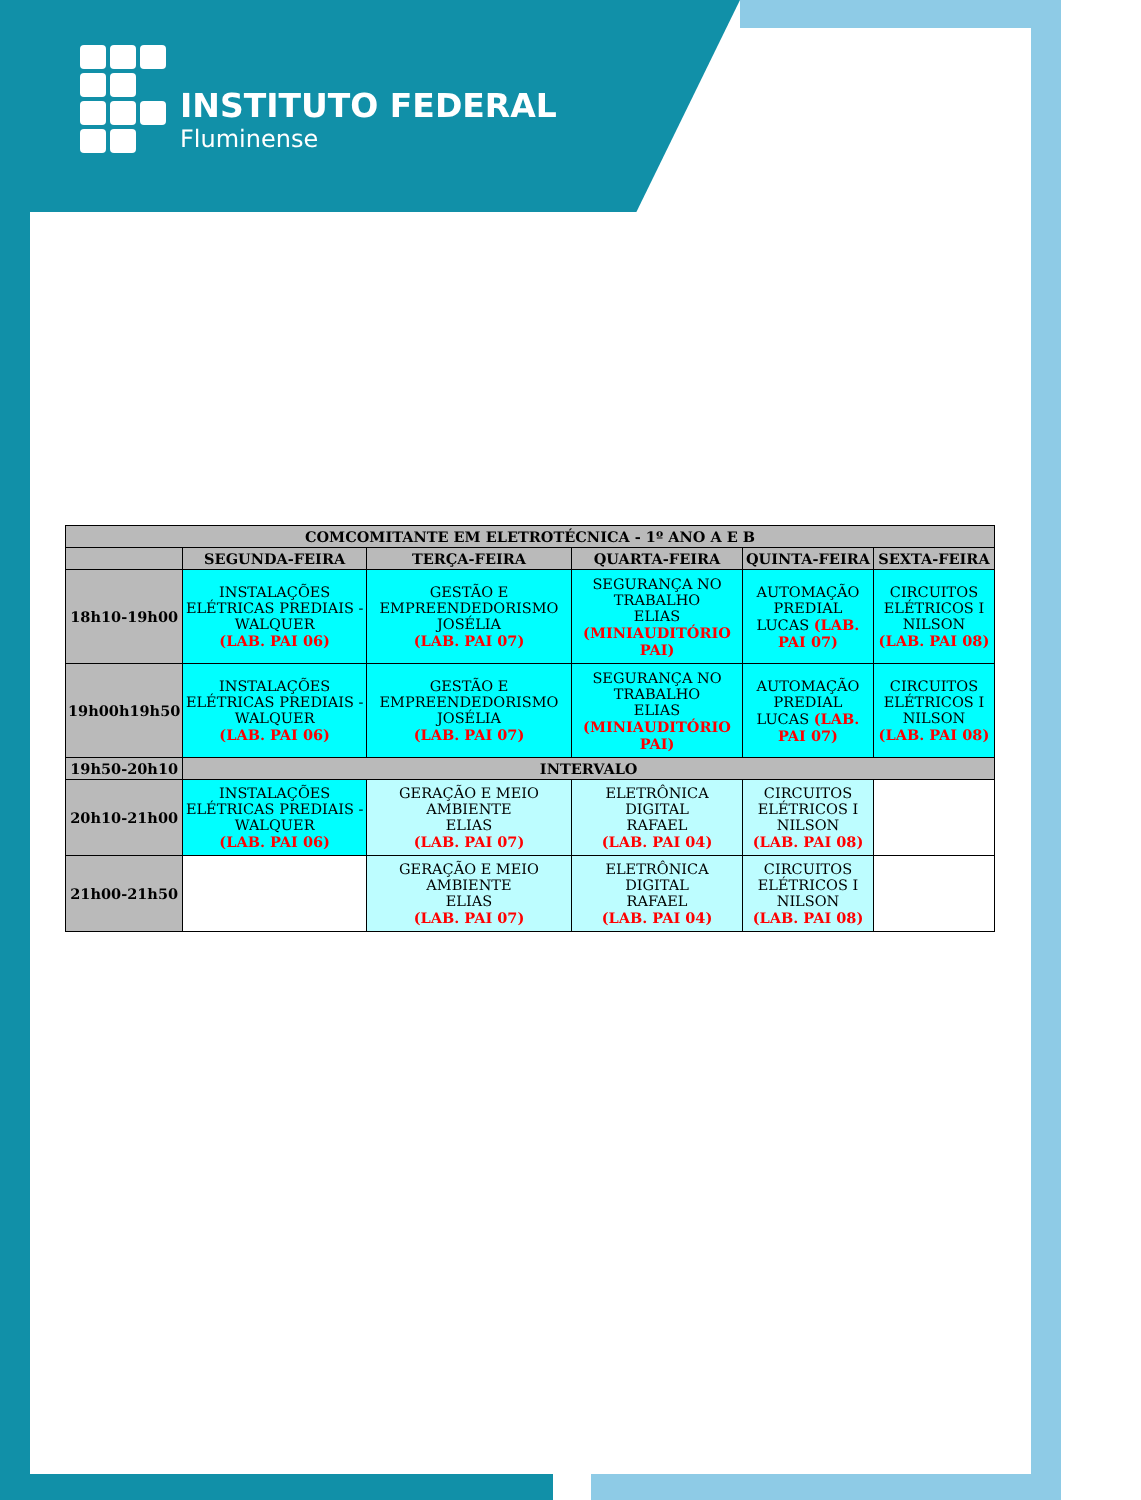INSTITUTO FEDERAL
Fluminense
| COMCOMITANTE EM ELETROTÉCNICA - 1º ANO A E B | | | | | |
| --- | --- | --- | --- | --- | --- |
| | SEGUNDA-FEIRA | TERÇA-FEIRA | QUARTA-FEIRA | QUINTA-FEIRA | SEXTA-FEIRA |
| 18h10-19h00 | INSTALAÇÕES ELÉTRICAS PREDIAIS - WALQUER (LAB. PAI 06) | GESTÃO E EMPREENDEDORISMO JOSÉLIA (LAB. PAI 07) | SEGURANÇA NO TRABALHO ELIAS (MINIAUDITÓRIO PAI) | AUTOMAÇÃO PREDIAL LUCAS (LAB. PAI 07) | CIRCUITOS ELÉTRICOS I NILSON (LAB. PAI 08) |
| 19h00h19h50 | INSTALAÇÕES ELÉTRICAS PREDIAIS - WALQUER (LAB. PAI 06) | GESTÃO E EMPREENDEDORISMO JOSÉLIA (LAB. PAI 07) | SEGURANÇA NO TRABALHO ELIAS (MINIAUDITÓRIO PAI) | AUTOMAÇÃO PREDIAL LUCAS (LAB. PAI 07) | CIRCUITOS ELÉTRICOS I NILSON (LAB. PAI 08) |
| 19h50-20h10 | INTERVALO | | | | |
| 20h10-21h00 | INSTALAÇÕES ELÉTRICAS PREDIAIS - WALQUER (LAB. PAI 06) | GERAÇÃO E MEIO AMBIENTE ELIAS (LAB. PAI 07) | ELETRÔNICA DIGITAL RAFAEL (LAB. PAI 04) | CIRCUITOS ELÉTRICOS I NILSON (LAB. PAI 08) | |
| 21h00-21h50 | | GERAÇÃO E MEIO AMBIENTE ELIAS (LAB. PAI 07) | ELETRÔNICA DIGITAL RAFAEL (LAB. PAI 04) | CIRCUITOS ELÉTRICOS I NILSON (LAB. PAI 08) | |